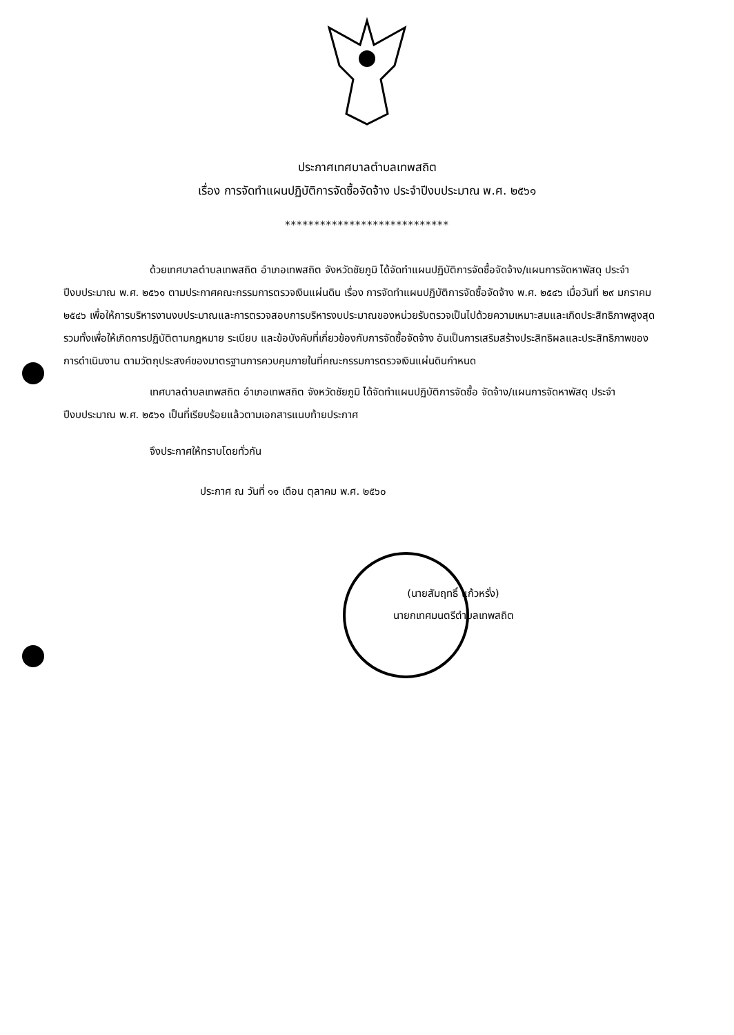ประกาศเทศบาลตำบลเทพสถิต
เรื่อง การจัดทำแผนปฏิบัติการจัดซื้อจัดจ้าง ประจำปีงบประมาณ พ.ศ. ๒๕๖๑
****************************
ด้วยเทศบาลตำบลเทพสถิต อำเภอเทพสถิต จังหวัดชัยภูมิ ได้จัดทำแผนปฏิบัติการจัดซื้อจัดจ้าง/แผนการจัดหาพัสดุ ประจำปีงบประมาณ พ.ศ. ๒๕๖๑ ตามประกาศคณะกรรมการตรวจเงินแผ่นดิน เรื่อง การจัดทำแผนปฏิบัติการจัดซื้อจัดจ้าง พ.ศ. ๒๕๔๖ เมื่อวันที่ ๒๙ มกราคม ๒๕๔๖ เพื่อให้การบริหารงานงบประมาณและการตรวจสอบการบริหารงบประมาณของหน่วยรับตรวจเป็นไปด้วยความเหมาะสมและเกิดประสิทธิภาพสูงสุด รวมทั้งเพื่อให้เกิดการปฏิบัติตามกฎหมาย ระเบียบ และข้อบังคับที่เกี่ยวข้องกับการจัดซื้อจัดจ้าง อันเป็นการเสริมสร้างประสิทธิผลและประสิทธิภาพของการดำเนินงาน ตามวัตถุประสงค์ของมาตรฐานการควบคุมภายในที่คณะกรรมการตรวจเงินแผ่นดินกำหนด
เทศบาลตำบลเทพสถิต อำเภอเทพสถิต จังหวัดชัยภูมิ ได้จัดทำแผนปฏิบัติการจัดซื้อ จัดจ้าง/แผนการจัดหาพัสดุ ประจำปีงบประมาณ พ.ศ. ๒๕๖๑ เป็นที่เรียบร้อยแล้วตามเอกสารแนบท้ายประกาศ
จึงประกาศให้ทราบโดยทั่วกัน
ประกาศ ณ วันที่ ๑๑ เดือน ตุลาคม พ.ศ. ๒๕๖๐
(นายสัมฤทธิ์ แก้วหรั่ง)
นายกเทศมนตรีตำบลเทพสถิต